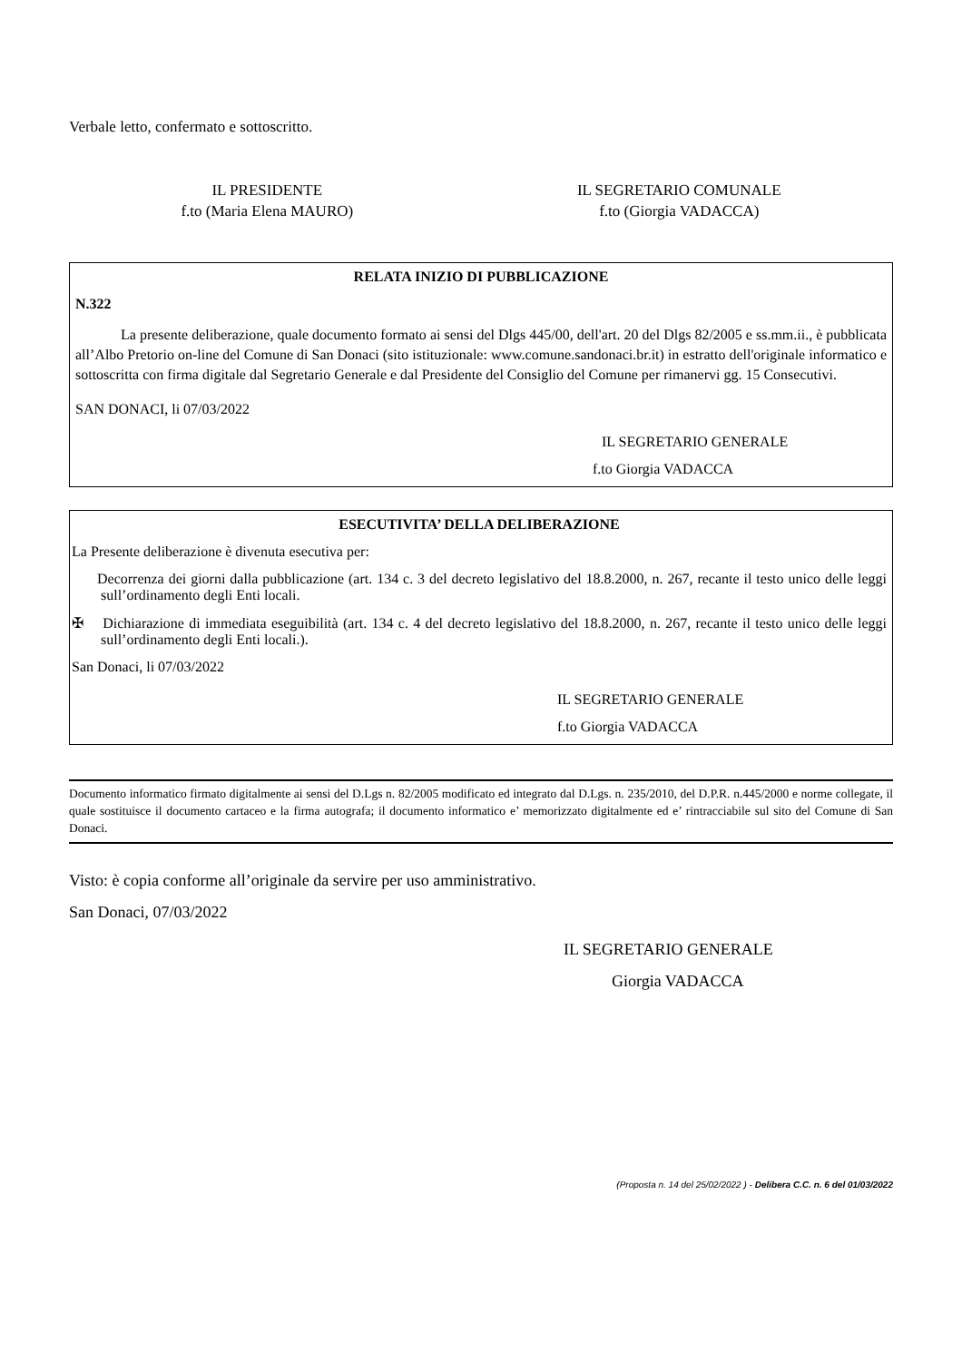Verbale letto, confermato e sottoscritto.
IL PRESIDENTE
f.to (Maria Elena MAURO)
IL SEGRETARIO COMUNALE
f.to (Giorgia VADACCA)
RELATA INIZIO DI PUBBLICAZIONE
N.322
La presente deliberazione, quale documento formato ai sensi del Dlgs 445/00, dell'art. 20 del Dlgs 82/2005 e ss.mm.ii., è pubblicata all’Albo Pretorio on-line del Comune di San Donaci (sito istituzionale: www.comune.sandonaci.br.it) in estratto dell'originale informatico e sottoscritta con firma digitale dal Segretario Generale e dal Presidente del Consiglio del Comune per rimanervi gg. 15 Consecutivi.
SAN DONACI, li 07/03/2022
IL SEGRETARIO GENERALE
f.to Giorgia VADACCA
ESECUTIVITA’ DELLA DELIBERAZIONE
La Presente deliberazione è divenuta esecutiva per:
Decorrenza dei giorni dalla pubblicazione (art. 134 c. 3 del decreto legislativo del 18.8.2000, n. 267, recante il testo unico delle leggi sull’ordinamento degli Enti locali.
✠ Dichiarazione di immediata eseguibilità (art. 134 c. 4 del decreto legislativo del 18.8.2000, n. 267, recante il testo unico delle leggi sull’ordinamento degli Enti locali.).
San Donaci, li 07/03/2022
IL SEGRETARIO GENERALE
f.to Giorgia VADACCA
Documento informatico firmato digitalmente ai sensi del D.Lgs n. 82/2005 modificato ed integrato dal D.Lgs. n. 235/2010, del D.P.R. n.445/2000 e norme collegate, il quale sostituisce il documento cartaceo e la firma autografa; il documento informatico e’ memorizzato digitalmente ed e’ rintracciabile sul sito del Comune di San Donaci.
Visto: è copia conforme all’originale da servire per uso amministrativo.
San Donaci, 07/03/2022
IL SEGRETARIO GENERALE
Giorgia VADACCA
(Proposta n. 14 del 25/02/2022 ) - Delibera C.C. n. 6 del 01/03/2022